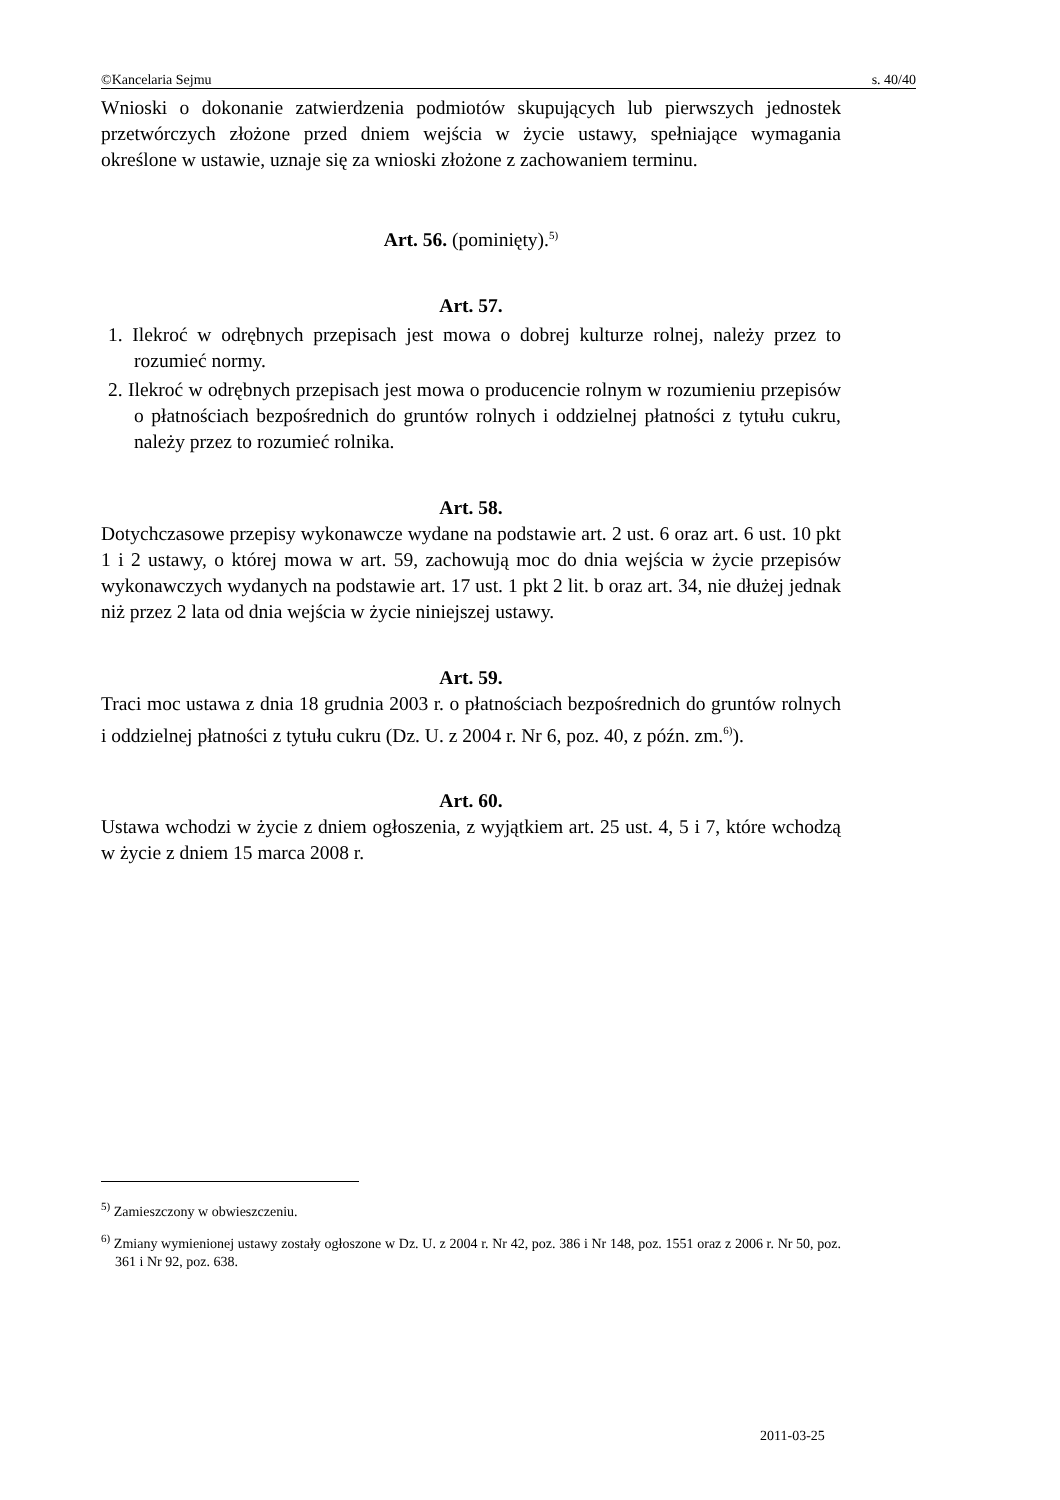©Kancelaria Sejmu s. 40/40
Wnioski o dokonanie zatwierdzenia podmiotów skupujących lub pierwszych jednostek przetwórczych złożone przed dniem wejścia w życie ustawy, spełniające wymagania określone w ustawie, uznaje się za wnioski złożone z zachowaniem terminu.
Art. 56. (pominięty).<sup>5)</sup>
Art. 57.
1. Ilekroć w odrębnych przepisach jest mowa o dobrej kulturze rolnej, należy przez to rozumieć normy.
2. Ilekroć w odrębnych przepisach jest mowa o producencie rolnym w rozumieniu przepisów o płatnościach bezpośrednich do gruntów rolnych i oddzielnej płatności z tytułu cukru, należy przez to rozumieć rolnika.
Art. 58.
Dotychczasowe przepisy wykonawcze wydane na podstawie art. 2 ust. 6 oraz art. 6 ust. 10 pkt 1 i 2 ustawy, o której mowa w art. 59, zachowują moc do dnia wejścia w życie przepisów wykonawczych wydanych na podstawie art. 17 ust. 1 pkt 2 lit. b oraz art. 34, nie dłużej jednak niż przez 2 lata od dnia wejścia w życie niniejszej ustawy.
Art. 59.
Traci moc ustawa z dnia 18 grudnia 2003 r. o płatnościach bezpośrednich do gruntów rolnych i oddzielnej płatności z tytułu cukru (Dz. U. z 2004 r. Nr 6, poz. 40, z późn. zm.<sup>6)</sup>).
Art. 60.
Ustawa wchodzi w życie z dniem ogłoszenia, z wyjątkiem art. 25 ust. 4, 5 i 7, które wchodzą w życie z dniem 15 marca 2008 r.
<sup>5)</sup> Zamieszczony w obwieszczeniu.
<sup>6)</sup> Zmiany wymienionej ustawy zostały ogłoszone w Dz. U. z 2004 r. Nr 42, poz. 386 i Nr 148, poz. 1551 oraz z 2006 r. Nr 50, poz. 361 i Nr 92, poz. 638.
2011-03-25